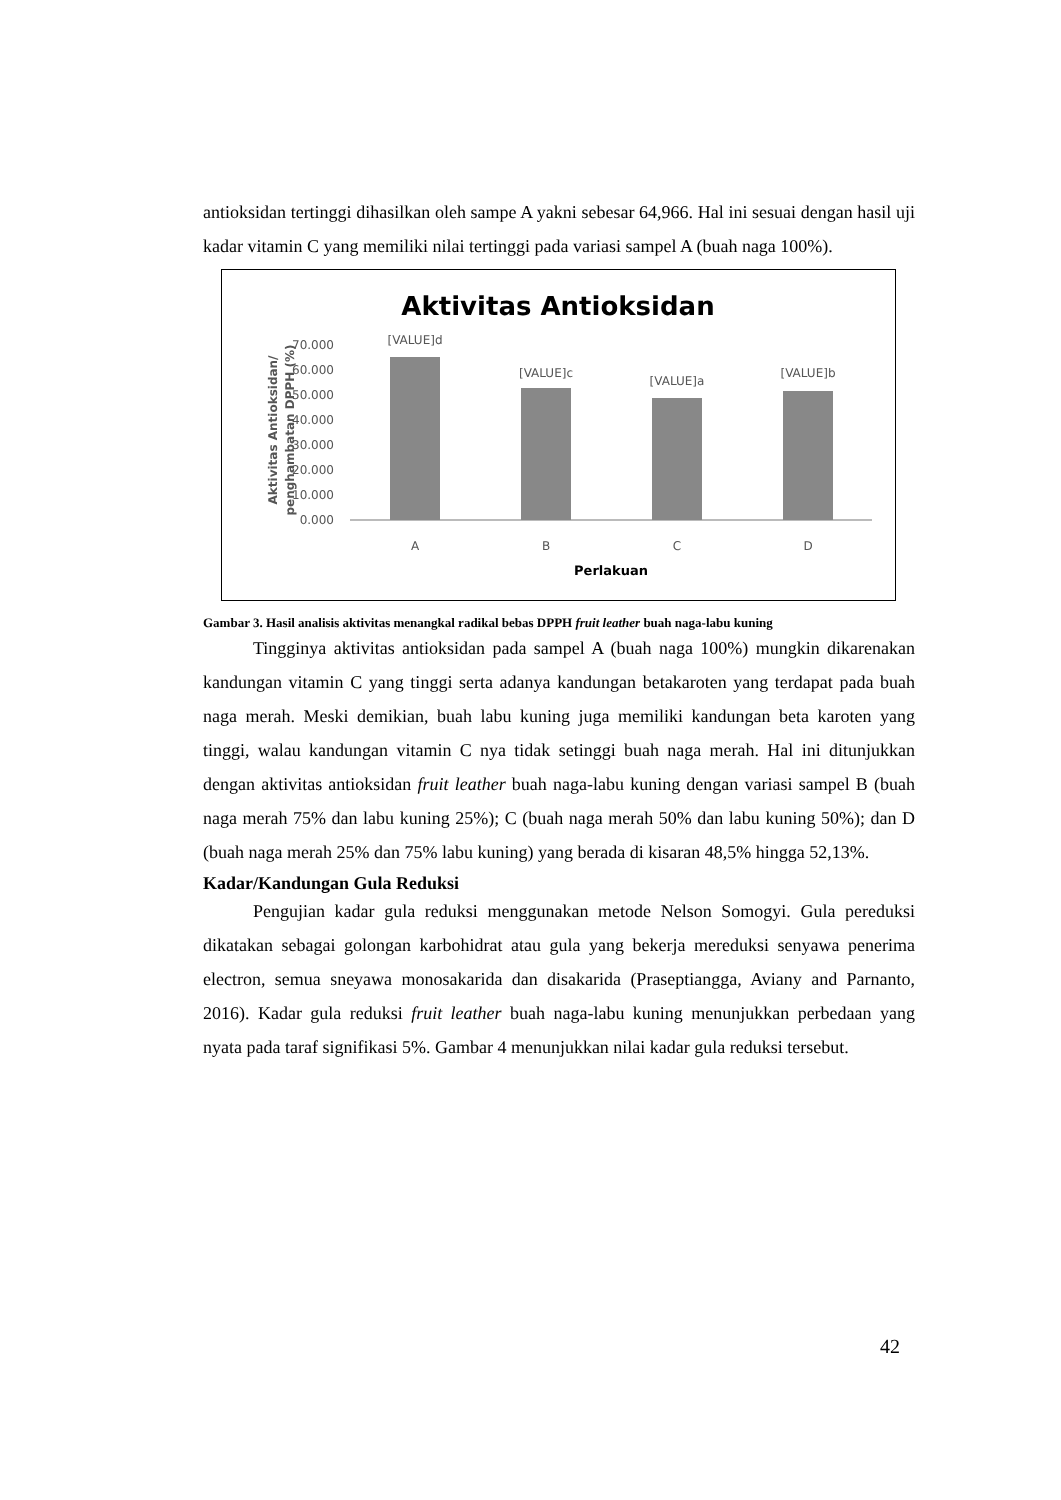antioksidan tertinggi dihasilkan oleh sampe A yakni sebesar 64,966. Hal ini sesuai dengan hasil uji kadar vitamin C yang memiliki nilai tertinggi pada variasi sampel A (buah naga 100%).
Aktivitas Antioksidan
70.000
60.000
50.000
40.000
30.000
20.000
10.000
0.000
[VALUE]d
[VALUE]c
[VALUE]a
[VALUE]b
A
B
C
D
Perlakuan
Aktivitas Antioksidan/
penghambatan DPPH (%)
Gambar 3. Hasil analisis aktivitas menangkal radikal bebas DPPH fruit leather buah naga-labu kuning
Tingginya aktivitas antioksidan pada sampel A (buah naga 100%) mungkin dikarenakan kandungan vitamin C yang tinggi serta adanya kandungan betakaroten yang terdapat pada buah naga merah. Meski demikian, buah labu kuning juga memiliki kandungan beta karoten yang tinggi, walau kandungan vitamin C nya tidak setinggi buah naga merah. Hal ini ditunjukkan dengan aktivitas antioksidan fruit leather buah naga-labu kuning dengan variasi sampel B (buah naga merah 75% dan labu kuning 25%); C (buah naga merah 50% dan labu kuning 50%); dan D (buah naga merah 25% dan 75% labu kuning) yang berada di kisaran 48,5% hingga 52,13%.
Kadar/Kandungan Gula Reduksi
Pengujian kadar gula reduksi menggunakan metode Nelson Somogyi. Gula pereduksi dikatakan sebagai golongan karbohidrat atau gula yang bekerja mereduksi senyawa penerima electron, semua sneyawa monosakarida dan disakarida (Praseptiangga, Aviany and Parnanto, 2016). Kadar gula reduksi fruit leather buah naga-labu kuning menunjukkan perbedaan yang nyata pada taraf signifikasi 5%. Gambar 4 menunjukkan nilai kadar gula reduksi tersebut.
42